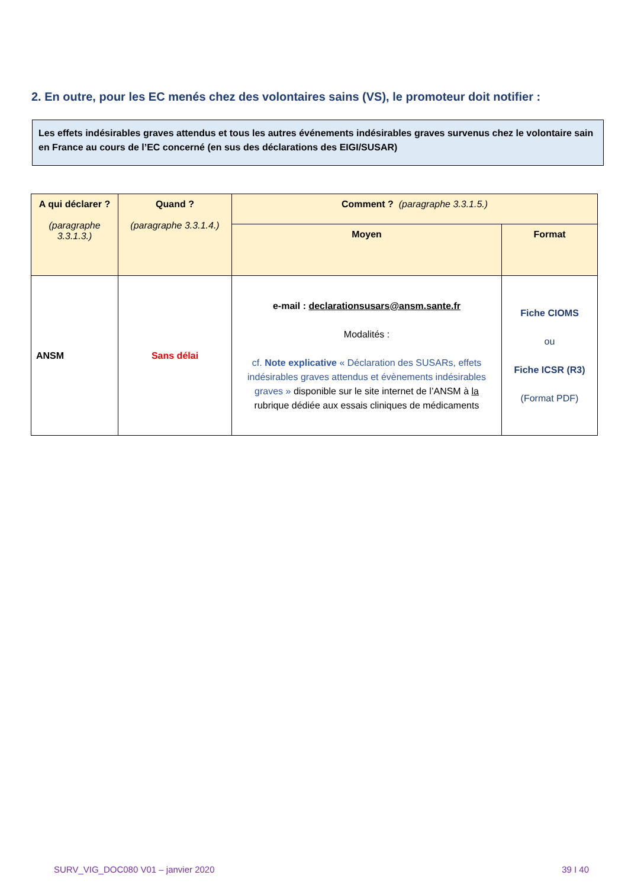2. En outre, pour les EC menés chez des volontaires sains (VS), le promoteur doit notifier :
Les effets indésirables graves attendus et tous les autres événements indésirables graves survenus chez le volontaire sain en France au cours de l’EC concerné (en sus des déclarations des EIGI/SUSAR)
| A qui déclarer ? (paragraphe 3.3.1.3.) | Quand ? (paragraphe 3.3.1.4.) | Comment ? (paragraphe 3.3.1.5.) | |
| --- | --- | --- | --- |
| | | Moyen | Format |
| ANSM | Sans délai | e-mail : declarationsusars@ansm.sante.fr Modalités : cf. Note explicative « Déclaration des SUSARs, effets indésirables graves attendus et évènements indésirables graves » disponible sur le site internet de l’ANSM à la rubrique dédiée aux essais cliniques de médicaments | Fiche CIOMS ou Fiche ICSR (R3) (Format PDF) |
SURV_VIG_DOC080 V01 – janvier 2020
39 I 40